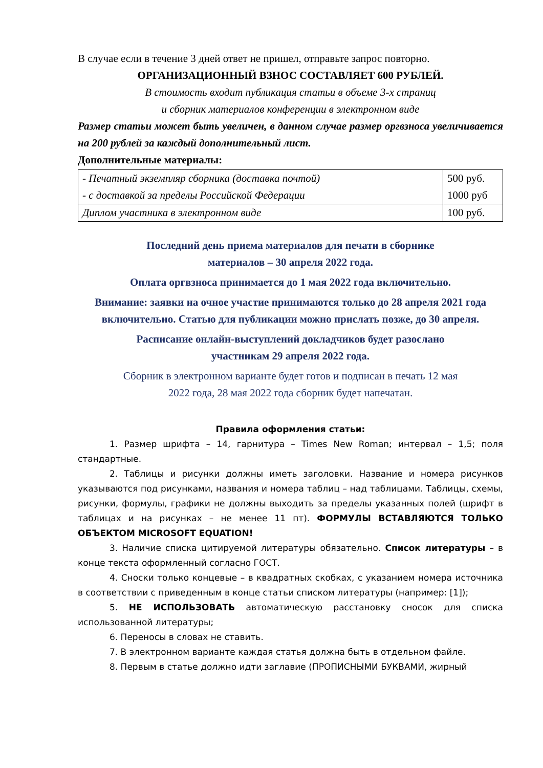В случае если в течение 3 дней ответ не пришел, отправьте запрос повторно.
ОРГАНИЗАЦИОННЫЙ ВЗНОС СОСТАВЛЯЕТ 600 РУБЛЕЙ.
В стоимость входит публикация статьи в объеме 3-х страниц
и сборник материалов конференции в электронном виде
Размер статьи может быть увеличен, в данном случае размер оргвзноса увеличивается на 200 рублей за каждый дополнительный лист.
Дополнительные материалы:
| - Печатный экземпляр сборника (доставка почтой) - с доставкой за пределы Российской Федерации | 500 руб. 1000 руб |
| Диплом участника в электронном виде | 100 руб. |
Последний день приема материалов для печати в сборнике
материалов – 30 апреля 2022 года.
Оплата оргвзноса принимается до 1 мая 2022 года включительно.
Внимание: заявки на очное участие принимаются только до 28 апреля 2021 года включительно. Статью для публикации можно прислать позже, до 30 апреля.
Расписание онлайн-выступлений докладчиков будет разослано
участникам 29 апреля 2022 года.
Сборник в электронном варианте будет готов и подписан в печать 12 мая
2022 года, 28 мая 2022 года сборник будет напечатан.
Правила оформления статьи:
1. Размер шрифта – 14, гарнитура – Times New Roman; интервал – 1,5; поля стандартные.
2. Таблицы и рисунки должны иметь заголовки. Название и номера рисунков указываются под рисунками, названия и номера таблиц – над таблицами. Таблицы, схемы, рисунки, формулы, графики не должны выходить за пределы указанных полей (шрифт в таблицах и на рисунках – не менее 11 пт). ФОРМУЛЫ ВСТАВЛЯЮТСЯ ТОЛЬКО ОБЪЕКТОМ MICROSOFT EQUATION!
3. Наличие списка цитируемой литературы обязательно. Список литературы – в конце текста оформленный согласно ГОСТ.
4. Сноски только концевые – в квадратных скобках, с указанием номера источника в соответствии с приведенным в конце статьи списком литературы (например: [1]);
5. НЕ ИСПОЛЬЗОВАТЬ автоматическую расстановку сносок для списка использованной литературы;
6. Переносы в словах не ставить.
7. В электронном варианте каждая статья должна быть в отдельном файле.
8. Первым в статье должно идти заглавие (ПРОПИСНЫМИ БУКВАМИ, жирный